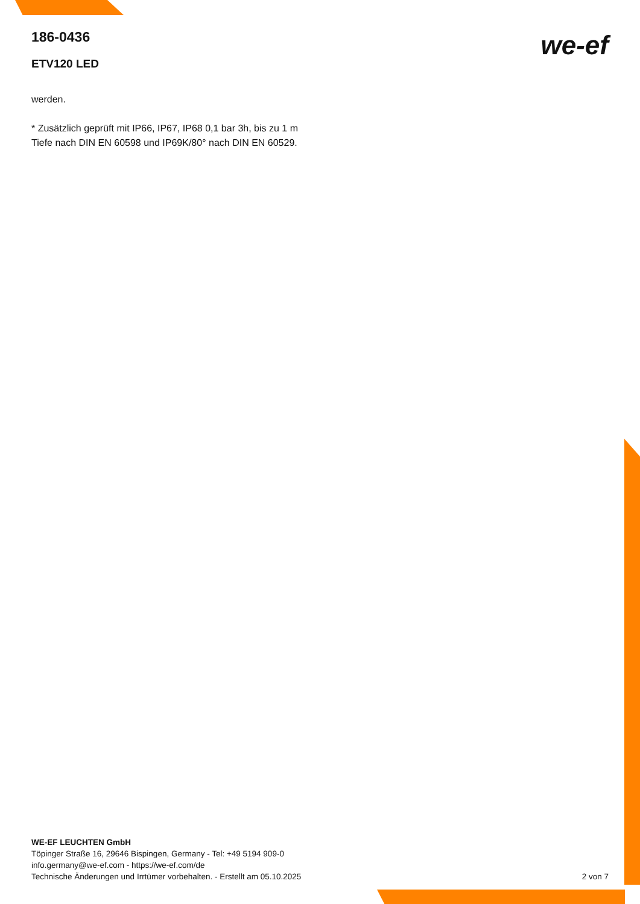we-ef
186-0436
ETV120 LED
werden.
* Zusätzlich geprüft mit IP66, IP67, IP68 0,1 bar 3h, bis zu 1 m Tiefe nach DIN EN 60598 und IP69K/80° nach DIN EN 60529.
WE-EF LEUCHTEN GmbH
Töpinger Straße 16, 29646 Bispingen, Germany - Tel: +49 5194 909-0
info.germany@we-ef.com - https://we-ef.com/de
2 von 7 Technische Änderungen und Irrtümer vorbehalten. - Erstellt am 05.10.2025